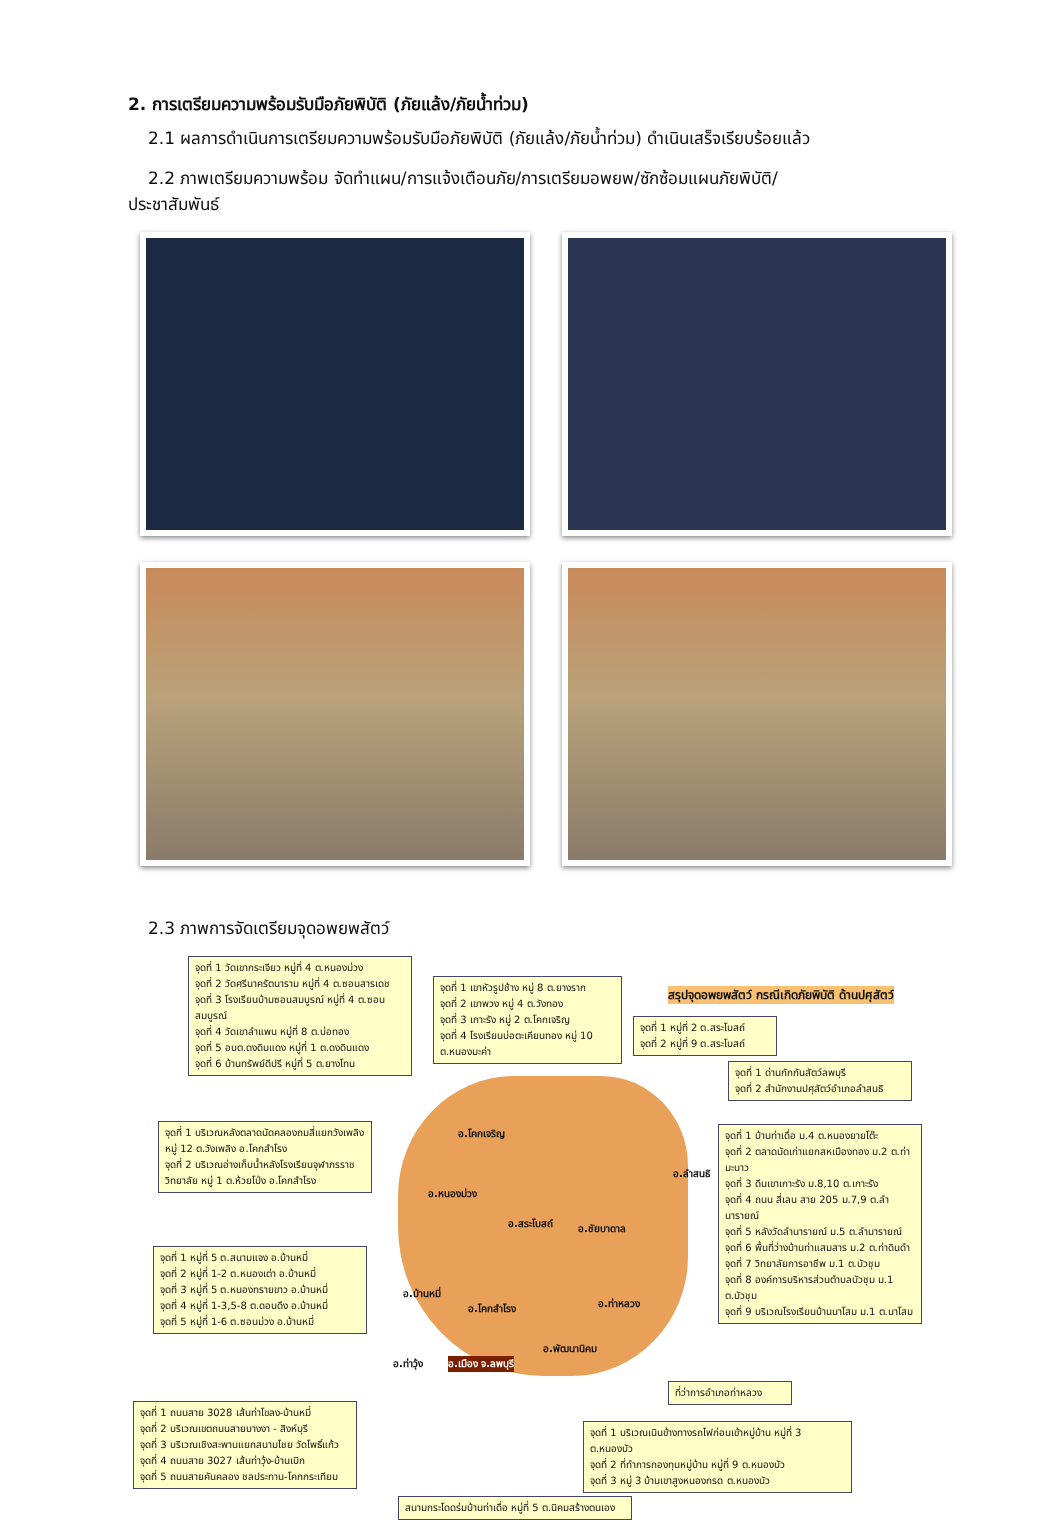2. การเตรียมความพร้อมรับมือภัยพิบัติ (ภัยแล้ง/ภัยน้ำท่วม)
2.1 ผลการดำเนินการเตรียมความพร้อมรับมือภัยพิบัติ (ภัยแล้ง/ภัยน้ำท่วม) ดำเนินเสร็จเรียบร้อยแล้ว
2.2 ภาพเตรียมความพร้อม จัดทำแผน/การแจ้งเตือนภัย/การเตรียมอพยพ/ซักซ้อมแผนภัยพิบัติ/
ประชาสัมพันธ์
2.3 ภาพการจัดเตรียมจุดอพยพสัตว์
จุดที่ 1 วัดเขากระเจียว หมู่ที่ 4 ต.หนองม่วง
จุดที่ 2 วัดศรีนาครัตนาราม หมู่ที่ 4 ต.ซอนสารเดช
จุดที่ 3 โรงเรียนบ้านซอนสมบูรณ์ หมู่ที่ 4 ต.ซอนสมบูรณ์
จุดที่ 4 วัดเขาลำแพน หมู่ที่ 8 ต.บ่อทอง
จุดที่ 5 อบต.ดงดินแดง หมู่ที่ 1 ต.ดงดินแดง
จุดที่ 6 บ้านทรัพย์ดีปรี หมู่ที่ 5 ต.ยางโทน
จุดที่ 1 เขาหัวรูปช้าง หมู่ 8 ต.ยางราก
จุดที่ 2 เขาพวง หมู่ 4 ต.วังทอง
จุดที่ 3 เกาะรัง หมู่ 2 ต.โคกเจริญ
จุดที่ 4 โรงเรียนบ่อตะเคียนทอง หมู่ 10 ต.หนองมะค่า
สรุปจุดอพยพสัตว์ กรณีเกิดภัยพิบัติ ด้านปศุสัตว์
จุดที่ 1 หมู่ที่ 2 ต.สระโบสถ์
จุดที่ 2 หมู่ที่ 9 ต.สระโบสถ์
จุดที่ 1 ด่านกักกันสัตว์ลพบุรี
จุดที่ 2 สำนักงานปศุสัตว์อำเภอลำสนธิ
จุดที่ 1 บริเวณหลังตลาดนัดคลองถมสี่แยกวังเพลิง หมู่ 12 ต.วังเพลิง อ.โคกสำโรง
จุดที่ 2 บริเวณอ่างเก็บน้ำหลังโรงเรียนจุฬาภรราชวิทยาลัย หมู่ 1 ต.ห้วยโป่ง อ.โคกสำโรง
จุดที่ 1 บ้านท่าเดื่อ ม.4 ต.หนองยายโต๊ะ
จุดที่ 2 ตลาดนัดเก่าแยกสหเมืองทอง ม.2 ต.ท่ามะนาว
จุดที่ 3 ดีนเขาเกาะรัง ม.8,10 ต.เกาะรัง
จุดที่ 4 ถนน สี่เลน สาย 205 ม.7,9 ต.ลำนารายณ์
จุดที่ 5 หลังวัดลำนารายณ์ ม.5 ต.ลำนารายณ์
จุดที่ 6 พื้นที่ว่างบ้านท่าแสมสาร ม.2 ต.ท่าดินดำ
จุดที่ 7 วิทยาลัยการอาชีพ ม.1 ต.บัวชุม
จุดที่ 8 องค์การบริหารส่วนตำบลบัวชุม ม.1 ต.บัวชุม
จุดที่ 9 บริเวณโรงเรียนบ้านนาโสม ม.1 ต.นาโสม
อ.โคกเจริญ
อ.หนองม่วง
อ.สระโบสถ์ อ.ชัยบาดาล
อ.ลำสนธิ
จุดที่ 1 หมู่ที่ 5 ต.สนามแจง อ.บ้านหมี่
จุดที่ 2 หมู่ที่ 1-2 ต.หนองเต่า อ.บ้านหมี่
จุดที่ 3 หมู่ที่ 5 ต.หนองทรายขาว อ.บ้านหมี่
จุดที่ 4 หมู่ที่ 1-3,5-8 ต.ดอนดึง อ.บ้านหมี่
จุดที่ 5 หมู่ที่ 1-6 ต.ซอนม่วง อ.บ้านหมี่
อ.บ้านหมี่
อ.โคกสำโรง อ.ท่าหลวง
อ.พัฒนานิคม
อ.ท่าวุ้ง อ.เมือง จ.ลพบุรี
ที่ว่าการอำเภอท่าหลวง
จุดที่ 1 ถนนสาย 3028 เส้นท่าโขลง-บ้านหมี่
จุดที่ 2 บริเวณเขตถนนสายบางงา - สิงห์บุรี
จุดที่ 3 บริเวณเชิงสะพานแยกสนามไชย วัดโพธิ์แก้ว
จุดที่ 4 ถนนสาย 3027 เส้นท่าวุ้ง-บ้านเบิก
จุดที่ 5 ถนนสายคันคลอง ชลประทาน-โคกกระเทียม
จุดที่ 1 บริเวณเนินข้างทางรถไฟก่อนเข้าหมู่บ้าน หมู่ที่ 3 ต.หนองบัว
จุดที่ 2 ที่ทำการกองทุนหมู่บ้าน หมู่ที่ 9 ต.หนองบัว
จุดที่ 3 หมู่ 3 บ้านเขาสูงหนองกรด ต.หนองบัว
สนามกระโดดร่มบ้านท่าเดื่อ หมู่ที่ 5 ต.นิคมสร้างตนเอง